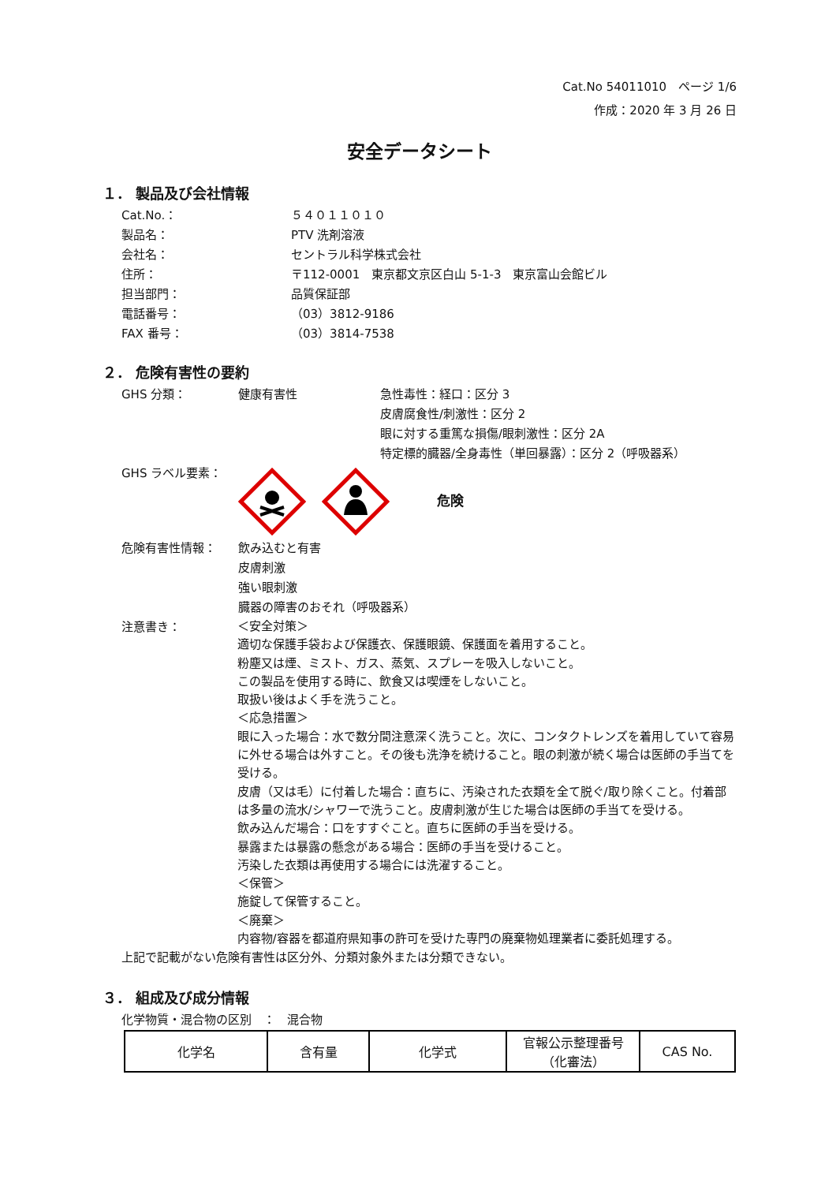Cat.No 54011010　ページ 1/6
作成：2020 年 3 月 26 日
安全データシート
１． 製品及び会社情報
Cat.No.： ５４０１１０１０
製品名： PTV 洗剤溶液
会社名： セントラル科学株式会社
住所： 〒112-0001　東京都文京区白山 5-1-3　東京富山会館ビル
担当部門： 品質保証部
電話番号： （03）3812-9186
FAX 番号： （03）3814-7538
２． 危険有害性の要約
GHS 分類： 健康有害性 急性毒性：経口：区分 3
皮膚腐食性/刺激性：区分 2
眼に対する重篤な損傷/眼刺激性：区分 2A
特定標的臓器/全身毒性（単回暴露）：区分 2（呼吸器系）
GHS ラベル要素： 危険
危険有害性情報： 飲み込むと有害
皮膚刺激
強い眼刺激
臓器の障害のおそれ（呼吸器系）
注意書き：
＜安全対策＞
適切な保護手袋および保護衣、保護眼鏡、保護面を着用すること。
粉塵又は煙、ミスト、ガス、蒸気、スプレーを吸入しないこと。
この製品を使用する時に、飲食又は喫煙をしないこと。
取扱い後はよく手を洗うこと。
＜応急措置＞
眼に入った場合：水で数分間注意深く洗うこと。次に、コンタクトレンズを着用していて容易に外せる場合は外すこと。その後も洗浄を続けること。眼の刺激が続く場合は医師の手当てを受ける。
皮膚（又は毛）に付着した場合：直ちに、汚染された衣類を全て脱ぐ/取り除くこと。付着部は多量の流水/シャワーで洗うこと。皮膚刺激が生じた場合は医師の手当てを受ける。
飲み込んだ場合：口をすすぐこと。直ちに医師の手当を受ける。
暴露または暴露の懸念がある場合：医師の手当を受けること。
汚染した衣類は再使用する場合には洗濯すること。
＜保管＞
施錠して保管すること。
＜廃棄＞
内容物/容器を都道府県知事の許可を受けた専門の廃棄物処理業者に委託処理する。
上記で記載がない危険有害性は区分外、分類対象外または分類できない。
３． 組成及び成分情報
化学物質・混合物の区別　：　混合物
| 化学名 | 含有量 | 化学式 | 官報公示整理番号 （化審法） | CAS No. |
| --- | --- | --- | --- | --- |